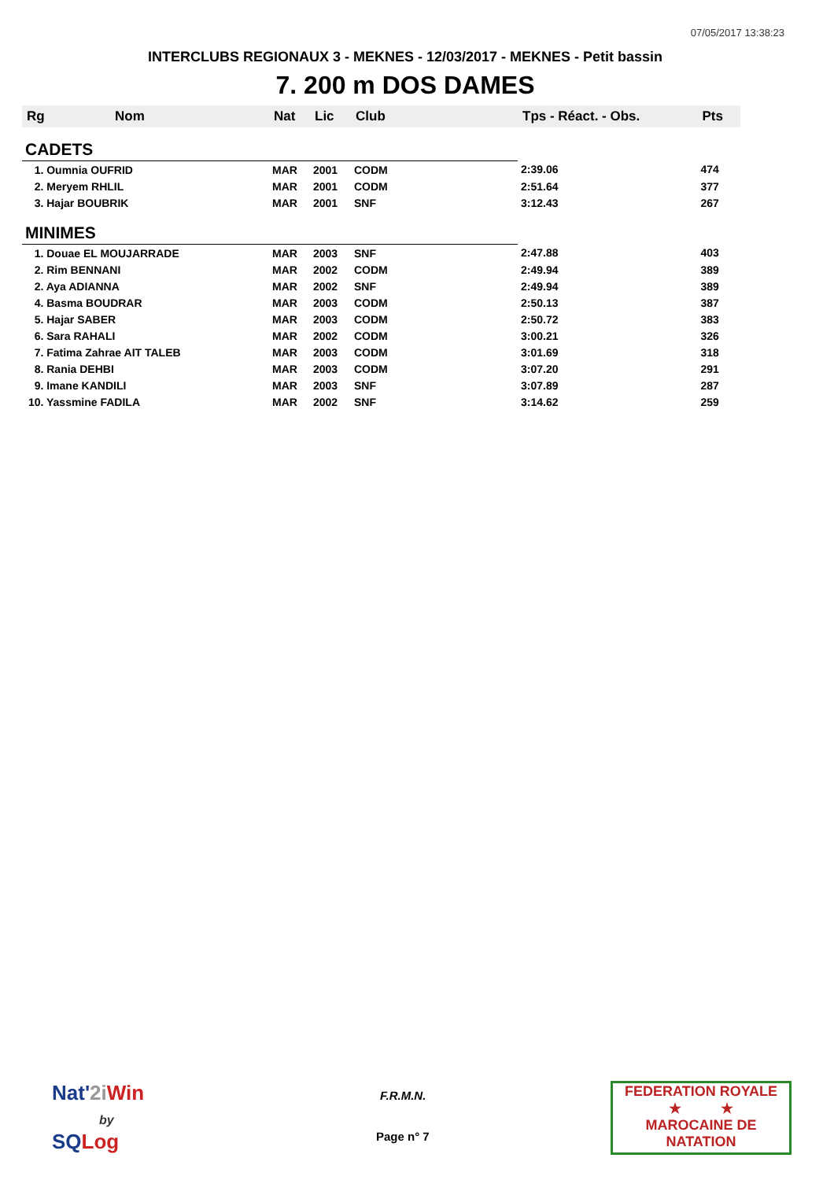07/05/2017 13:38:23
INTERCLUBS REGIONAUX 3 - MEKNES - 12/03/2017 - MEKNES - Petit bassin
7. 200 m DOS DAMES
| Rg | Nom | Nat | Lic | Club | Tps - Réact. - Obs. | Pts |
| --- | --- | --- | --- | --- | --- | --- |
| CADETS | | | | | | |
| 1. Oumnia OUFRID | | MAR | 2001 | CODM | 2:39.06 | 474 |
| 2. Meryem RHLIL | | MAR | 2001 | CODM | 2:51.64 | 377 |
| 3. Hajar BOUBRIK | | MAR | 2001 | SNF | 3:12.43 | 267 |
| MINIMES | | | | | | |
| 1. Douae EL MOUJARRADE | | MAR | 2003 | SNF | 2:47.88 | 403 |
| 2. Rim BENNANI | | MAR | 2002 | CODM | 2:49.94 | 389 |
| 2. Aya ADIANNA | | MAR | 2002 | SNF | 2:49.94 | 389 |
| 4. Basma BOUDRAR | | MAR | 2003 | CODM | 2:50.13 | 387 |
| 5. Hajar SABER | | MAR | 2003 | CODM | 2:50.72 | 383 |
| 6. Sara RAHALI | | MAR | 2002 | CODM | 3:00.21 | 326 |
| 7. Fatima Zahrae AIT TALEB | | MAR | 2003 | CODM | 3:01.69 | 318 |
| 8. Rania DEHBI | | MAR | 2003 | CODM | 3:07.20 | 291 |
| 9. Imane KANDILI | | MAR | 2003 | SNF | 3:07.89 | 287 |
| 10. Yassmine FADILA | | MAR | 2002 | SNF | 3:14.62 | 259 |
Nat'2i Win
by
SQ Log
F.R.M.N.
Page n° 7
FEDERATION ROYALE
★ ★
MAROCAINE DE NATATION